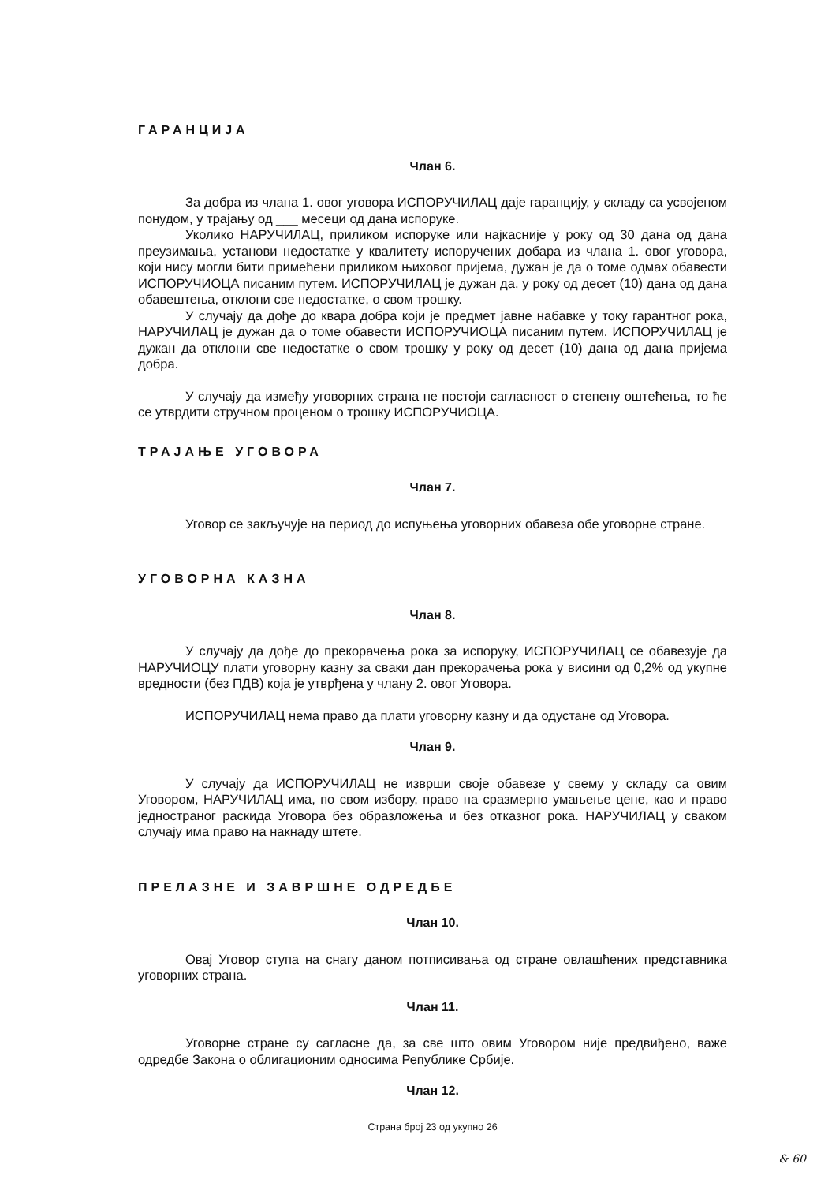ГАРАНЦИЈА
Члан 6.
За добра из члана 1. овог уговора ИСПОРУЧИЛАЦ даје гаранцију, у складу са усвојеном понудом, у трајању од ___ месеци од дана испоруке.
Уколико НАРУЧИЛАЦ, приликом испоруке или најкасније у року од 30 дана од дана преузимања, установи недостатке у квалитету испоручених добара из члана 1. овог уговора, који нису могли бити примећени приликом њиховог пријема, дужан је да о томе одмах обавести ИСПОРУЧИОЦА писаним путем. ИСПОРУЧИЛАЦ је дужан да, у року од десет (10) дана од дана обавештења, отклони све недостатке, о свом трошку.
У случају да дође до квара добра који је предмет јавне набавке у току гарантног рока, НАРУЧИЛАЦ је дужан да о томе обавести ИСПОРУЧИОЦА писаним путем. ИСПОРУЧИЛАЦ је дужан да отклони све недостатке о свом трошку у року од десет (10) дана од дана пријема добра.
У случају да између уговорних страна не постоји сагласност о степену оштећења, то ће се утврдити стручном проценом о трошку ИСПОРУЧИОЦА.
ТРАЈАЊЕ УГОВОРА
Члан 7.
Уговор се закључује на период до испуњења уговорних обавеза обе уговорне стране.
УГОВОРНА КАЗНА
Члан 8.
У случају да дође до прекорачења рока за испоруку, ИСПОРУЧИЛАЦ се обавезује да НАРУЧИОЦУ плати уговорну казну за сваки дан прекорачења рока у висини од 0,2% од укупне вредности (без ПДВ) која је утврђена у члану 2. овог Уговора.
ИСПОРУЧИЛАЦ нема право да плати уговорну казну и да одустане од Уговора.
Члан 9.
У случају да ИСПОРУЧИЛАЦ не изврши своје обавезе у свему у складу са овим Уговором, НАРУЧИЛАЦ има, по свом избору, право на сразмерно умањење цене, као и право једностраног раскида Уговора без образложења и без отказног рока. НАРУЧИЛАЦ у сваком случају има право на накнаду штете.
ПРЕЛАЗНЕ И ЗАВРШНЕ ОДРЕДБЕ
Члан 10.
Овај Уговор ступа на снагу даном потписивања од стране овлашћених представника уговорних страна.
Члан 11.
Уговорне стране су сагласне да, за све што овим Уговором није предвиђено, важе одредбе Закона о облигационим односима Републике Србије.
Члан 12.
Страна број 23 од укупно 26
& 60